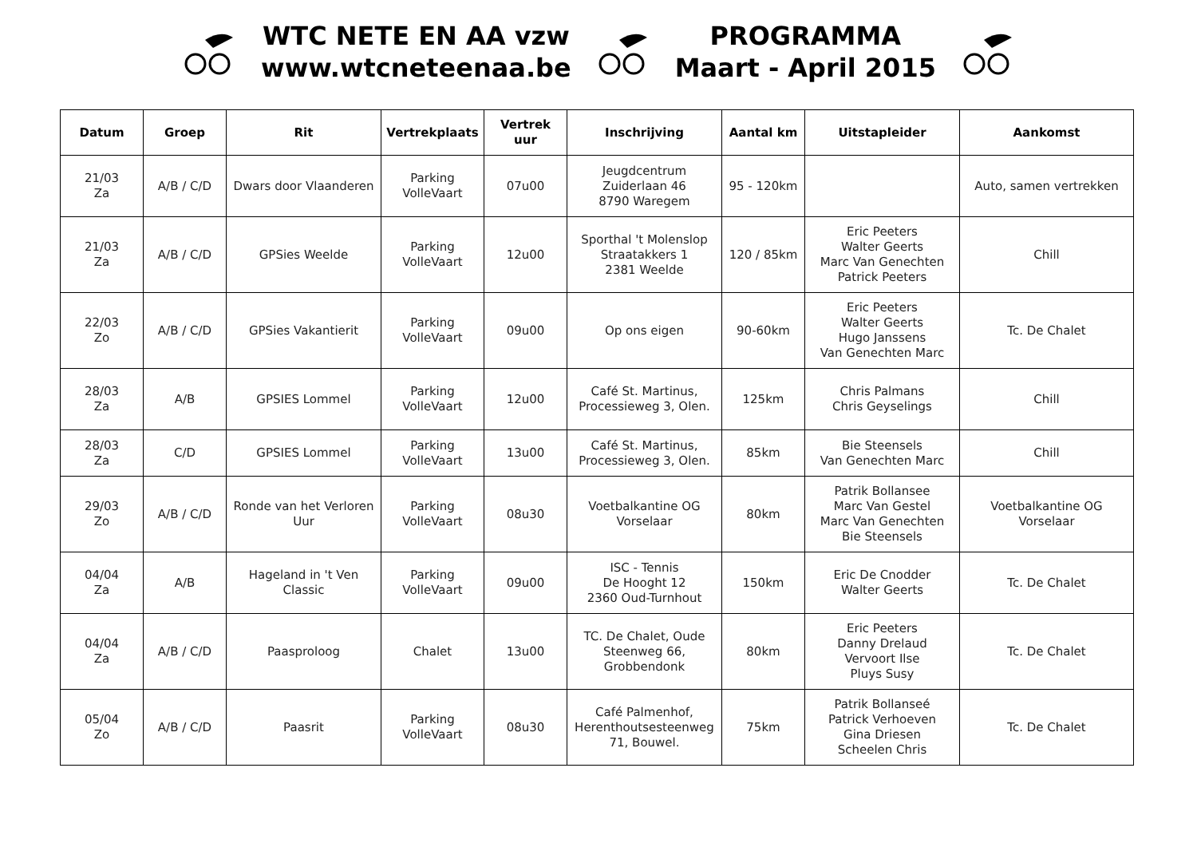WTC NETE EN AA vzw
www.wtcneteenaa.be
PROGRAMMA
Maart - April 2015
| Datum | Groep | Rit | Vertrekplaats | Vertrek uur | Inschrijving | Aantal km | Uitstapleider | Aankomst |
| --- | --- | --- | --- | --- | --- | --- | --- | --- |
| 21/03 Za | A/B / C/D | Dwars door Vlaanderen | Parking VolleVaart | 07u00 | Jeugdcentrum Zuiderlaan 46 8790 Waregem | 95 - 120km | | Auto, samen vertrekken |
| 21/03 Za | A/B / C/D | GPSies Weelde | Parking VolleVaart | 12u00 | Sporthal 't Molenslop Straatakkers 1 2381 Weelde | 120 / 85km | Eric Peeters Walter Geerts Marc Van Genechten Patrick Peeters | Chill |
| 22/03 Zo | A/B / C/D | GPSies Vakantierit | Parking VolleVaart | 09u00 | Op ons eigen | 90-60km | Eric Peeters Walter Geerts Hugo Janssens Van Genechten Marc | Tc. De Chalet |
| 28/03 Za | A/B | GPSIES Lommel | Parking VolleVaart | 12u00 | Café St. Martinus, Processieweg 3, Olen. | 125km | Chris Palmans Chris Geyselings | Chill |
| 28/03 Za | C/D | GPSIES Lommel | Parking VolleVaart | 13u00 | Café St. Martinus, Processieweg 3, Olen. | 85km | Bie Steensels Van Genechten Marc | Chill |
| 29/03 Zo | A/B / C/D | Ronde van het Verloren Uur | Parking VolleVaart | 08u30 | Voetbalkantine OG Vorselaar | 80km | Patrik Bollansee Marc Van Gestel Marc Van Genechten Bie Steensels | Voetbalkantine OG Vorselaar |
| 04/04 Za | A/B | Hageland in 't Ven Classic | Parking VolleVaart | 09u00 | ISC - Tennis De Hooght 12 2360 Oud-Turnhout | 150km | Eric De Cnodder Walter Geerts | Tc. De Chalet |
| 04/04 Za | A/B / C/D | Paasproloog | Chalet | 13u00 | TC. De Chalet, Oude Steenweg 66, Grobbendonk | 80km | Eric Peeters Danny Drelaud Vervoort Ilse Pluys Susy | Tc. De Chalet |
| 05/04 Zo | A/B / C/D | Paasrit | Parking VolleVaart | 08u30 | Café Palmenhof, Herenthoutsesteenweg 71, Bouwel. | 75km | Patrik Bollanseé Patrick Verhoeven Gina Driesen Scheelen Chris | Tc. De Chalet |